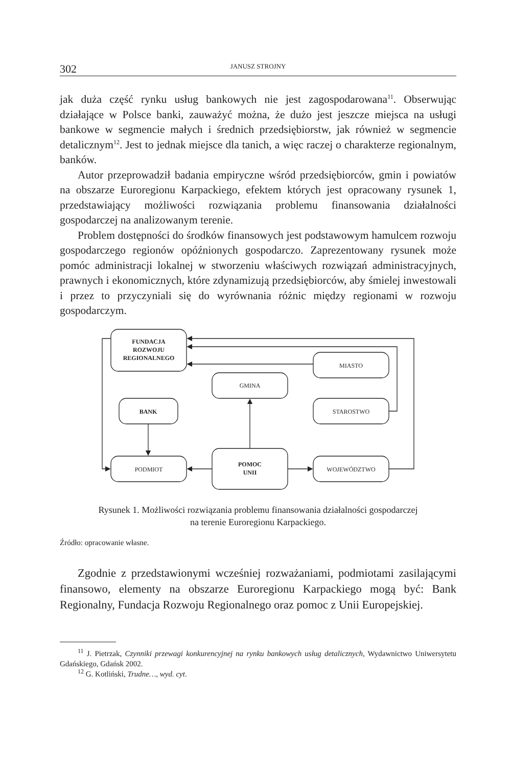302 JANUSZ STROJNY
jak duża część rynku usług bankowych nie jest zagospodarowana<sup>11</sup>. Obserwując działające w Polsce banki, zauważyć można, że dużo jest jeszcze miejsca na usługi bankowe w segmencie małych i średnich przedsiębiorstw, jak również w segmencie detalicznym<sup>12</sup>. Jest to jednak miejsce dla tanich, a więc raczej o charakterze regionalnym, banków.
Autor przeprowadził badania empiryczne wśród przedsiębiorców, gmin i powiatów na obszarze Euroregionu Karpackiego, efektem których jest opracowany rysunek 1, przedstawiający możliwości rozwiązania problemu finansowania działalności gospodarczej na analizowanym terenie.
Problem dostępności do środków finansowych jest podstawowym hamulcem rozwoju gospodarczego regionów opóźnionych gospodarczo. Zaprezentowany rysunek może pomóc administracji lokalnej w stworzeniu właściwych rozwiązań administracyjnych, prawnych i ekonomicznych, które zdynamizują przedsiębiorców, aby śmielej inwestowali i przez to przyczyniali się do wyrównania różnic między regionami w rozwoju gospodarczym.
FUNDACJA
ROZWOJU
REGIONALNEGO
MIASTO
GMINA
BANK
STAROSTWO
PODMIOT
POMOC
UNII
WOJEWÓDZTWO
Rysunek 1. Możliwości rozwiązania problemu finansowania działalności gospodarczej
na terenie Euroregionu Karpackiego.
Źródło: opracowanie własne.
Zgodnie z przedstawionymi wcześniej rozważaniami, podmiotami zasilającymi finansowo, elementy na obszarze Euroregionu Karpackiego mogą być: Bank Regionalny, Fundacja Rozwoju Regionalnego oraz pomoc z Unii Europejskiej.
<sup>11</sup> J. Pietrzak, Czynniki przewagi konkurencyjnej na rynku bankowych usług detalicznych, Wydawnictwo Uniwersytetu Gdańskiego, Gdańsk 2002.
<sup>12</sup> G. Kotliński, Trudne…, wyd. cyt.